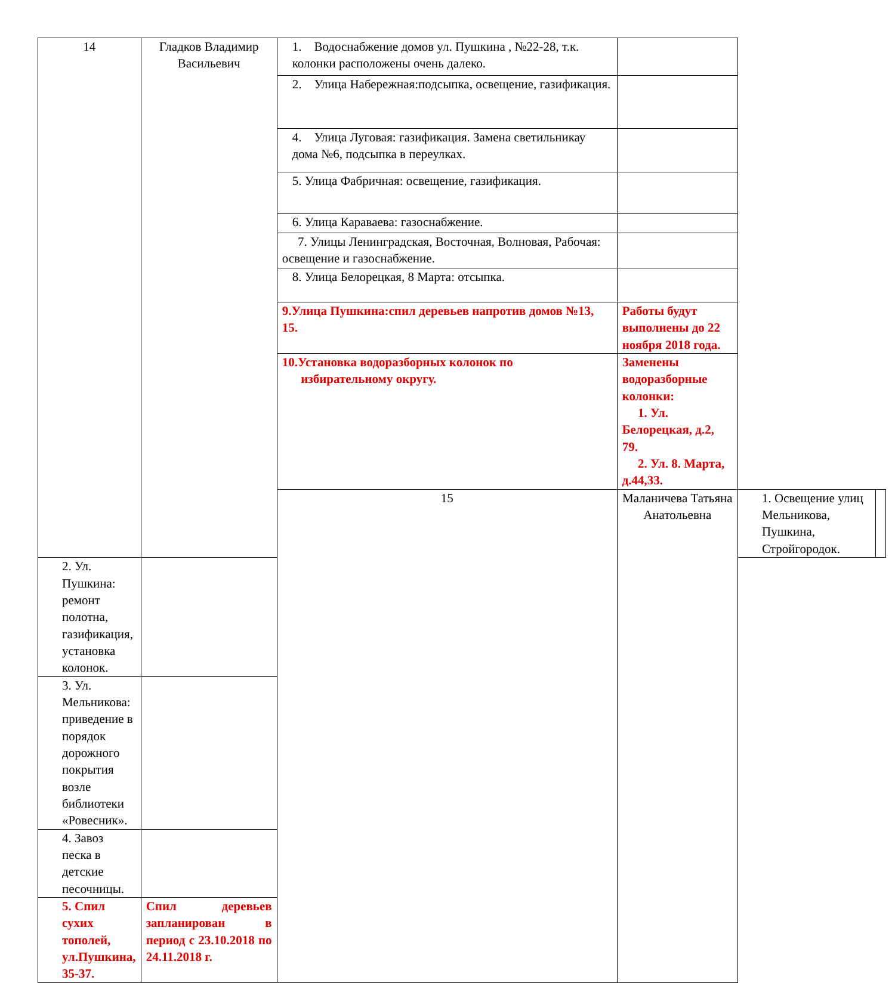| 14 | Гладков Владимир Васильевич | 1. Водоснабжение домов ул. Пушкина , №22-28, т.к. колонки расположены очень далеко. | | | |
| | | 2. Улица Набережная:подсыпка, освещение, газификация. | | | |
| | | 4. Улица Луговая: газификация. Замена светильникау дома №6, подсыпка в переулках. | | | |
| | | 5. Улица Фабричная: освещение, газификация. | | | |
| | | 6. Улица Караваева: газоснабжение. | | | |
| | | 7. Улицы Ленинградская, Восточная, Волновая, Рабочая: освещение и газоснабжение. | | | |
| | | 8. Улица Белорецкая, 8 Марта: отсыпка. | | | |
| | | 9.Улица Пушкина:спил деревьев напротив домов №13, 15. | Работы будут выполнены до 22 ноября 2018 года. | | |
| | | 10.Установка водоразборных колонок по избирательному округу. | Заменены водоразборные колонки: 1. Ул. Белорецкая, д.2, 79. 2. Ул. 8. Марта, д.44,33. | | |
| | | 15 | Маланичева Татьяна Анатольевна | 1. Освещение улиц Мельникова, Пушкина, Стройгородок. | |
| 2. Ул. Пушкина: ремонт полотна, газификация, установка колонок. | | | | | |
| 3. Ул. Мельникова: приведение в порядок дорожного покрытия возле библиотеки «Ровесник». | | | | | |
| 4. Завоз песка в детские песочницы. | | | | | |
| 5. Спил сухих тополей, ул.Пушкина, 35-37. | Спил деревьев запланирован в период с 23.10.2018 по 24.11.2018 г. | | | | |